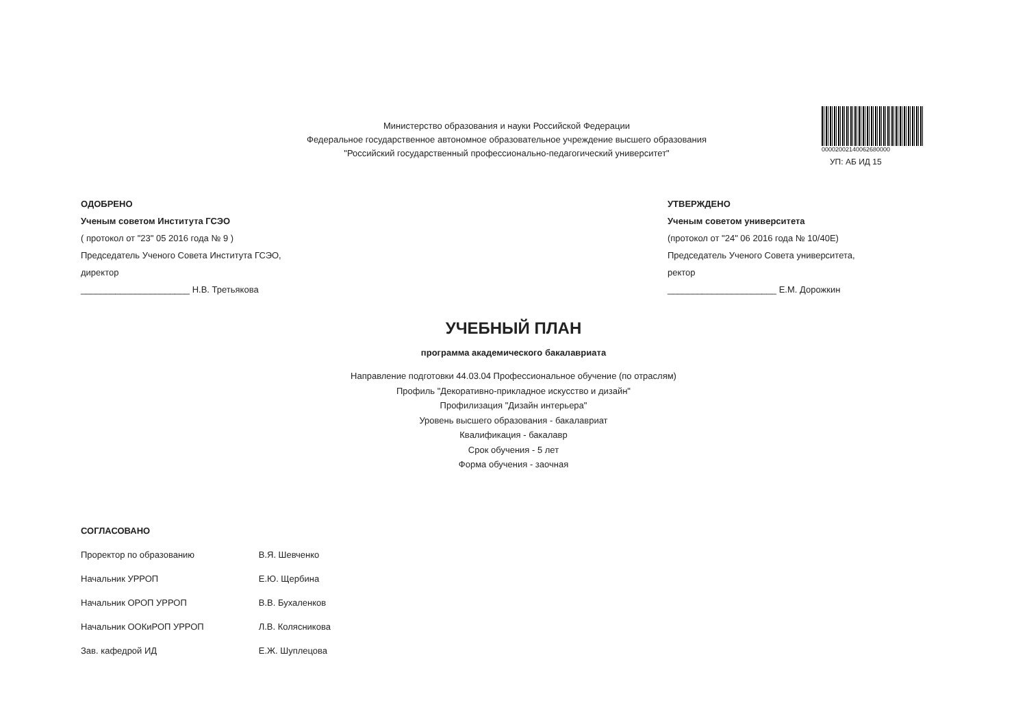Министерство образования и науки Российской Федерации
Федеральное государственное автономное образовательное учреждение высшего образования
"Российский государственный профессионально-педагогический университет"
00002002140062680000
УП: АБ ИД 15
ОДОБРЕНО
Ученым советом Института ГСЭО
( протокол от "23" 05 2016 года № 9 )
Председатель Ученого Совета Института ГСЭО,
директор
______________________ Н.В. Третьякова
УТВЕРЖДЕНО
Ученым советом университета
(протокол от "24" 06 2016 года № 10/40Е)
Председатель Ученого Совета университета,
ректор
______________________ Е.М. Дорожкин
УЧЕБНЫЙ ПЛАН
программа академического бакалавриата
Направление подготовки 44.03.04 Профессиональное обучение (по отраслям)
Профиль "Декоративно-прикладное искусство и дизайн"
Профилизация "Дизайн интерьера"
Уровень высшего образования - бакалавриат
Квалификация - бакалавр
Срок обучения - 5 лет
Форма обучения - заочная
СОГЛАСОВАНО
| Проректор по образованию | В.Я. Шевченко |
| Начальник УРРОП | Е.Ю. Щербина |
| Начальник ОРОП УРРОП | В.В. Бухаленков |
| Начальник ООКиРОП УРРОП | Л.В. Колясникова |
| Зав. кафедрой ИД | Е.Ж. Шуплецова |